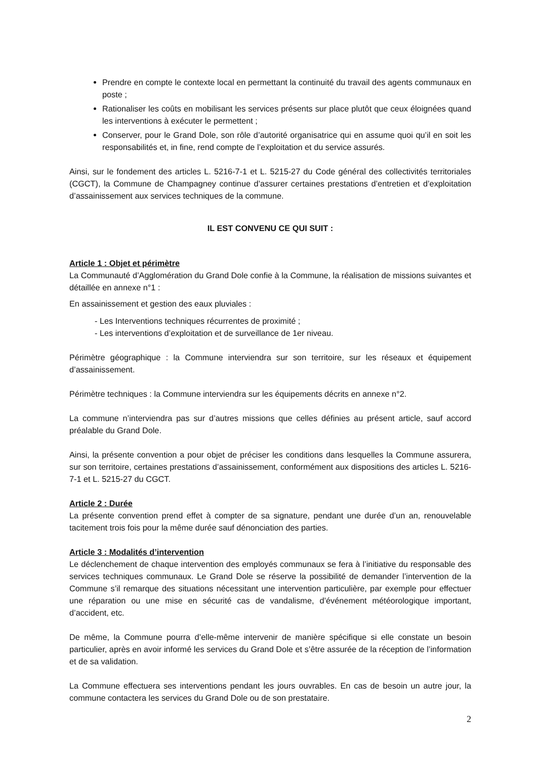Prendre en compte le contexte local en permettant la continuité du travail des agents communaux en poste ;
Rationaliser les coûts en mobilisant les services présents sur place plutôt que ceux éloignées quand les interventions à exécuter le permettent ;
Conserver, pour le Grand Dole, son rôle d’autorité organisatrice qui en assume quoi qu’il en soit les responsabilités et, in fine, rend compte de l’exploitation et du service assurés.
Ainsi, sur le fondement des articles L. 5216-7-1 et L. 5215-27 du Code général des collectivités territoriales (CGCT), la Commune de Champagney continue d’assurer certaines prestations d’entretien et d’exploitation d’assainissement aux services techniques de la commune.
IL EST CONVENU CE QUI SUIT :
Article 1 : Objet et périmètre
La Communauté d’Agglomération du Grand Dole confie à la Commune, la réalisation de missions suivantes et détaillée en annexe n°1 :
En assainissement et gestion des eaux pluviales :
- Les Interventions techniques récurrentes de proximité ;
- Les interventions d’exploitation et de surveillance de 1er niveau.
Périmètre géographique : la Commune interviendra sur son territoire, sur les réseaux et équipement d’assainissement.
Périmètre techniques : la Commune interviendra sur les équipements décrits en annexe n°2.
La commune n’interviendra pas sur d’autres missions que celles définies au présent article, sauf accord préalable du Grand Dole.
Ainsi, la présente convention a pour objet de préciser les conditions dans lesquelles la Commune assurera, sur son territoire, certaines prestations d’assainissement, conformément aux dispositions des articles L. 5216-7-1 et L. 5215-27 du CGCT.
Article 2 : Durée
La présente convention prend effet à compter de sa signature, pendant une durée d’un an, renouvelable tacitement trois fois pour la même durée sauf dénonciation des parties.
Article 3 : Modalités d’intervention
Le déclenchement de chaque intervention des employés communaux se fera à l’initiative du responsable des services techniques communaux. Le Grand Dole se réserve la possibilité de demander l’intervention de la Commune s’il remarque des situations nécessitant une intervention particulière, par exemple pour effectuer une réparation ou une mise en sécurité cas de vandalisme, d’événement météorologique important, d’accident, etc.
De même, la Commune pourra d’elle-même intervenir de manière spécifique si elle constate un besoin particulier, après en avoir informé les services du Grand Dole et s’être assurée de la réception de l’information et de sa validation.
La Commune effectuera ses interventions pendant les jours ouvrables. En cas de besoin un autre jour, la commune contactera les services du Grand Dole ou de son prestataire.
2